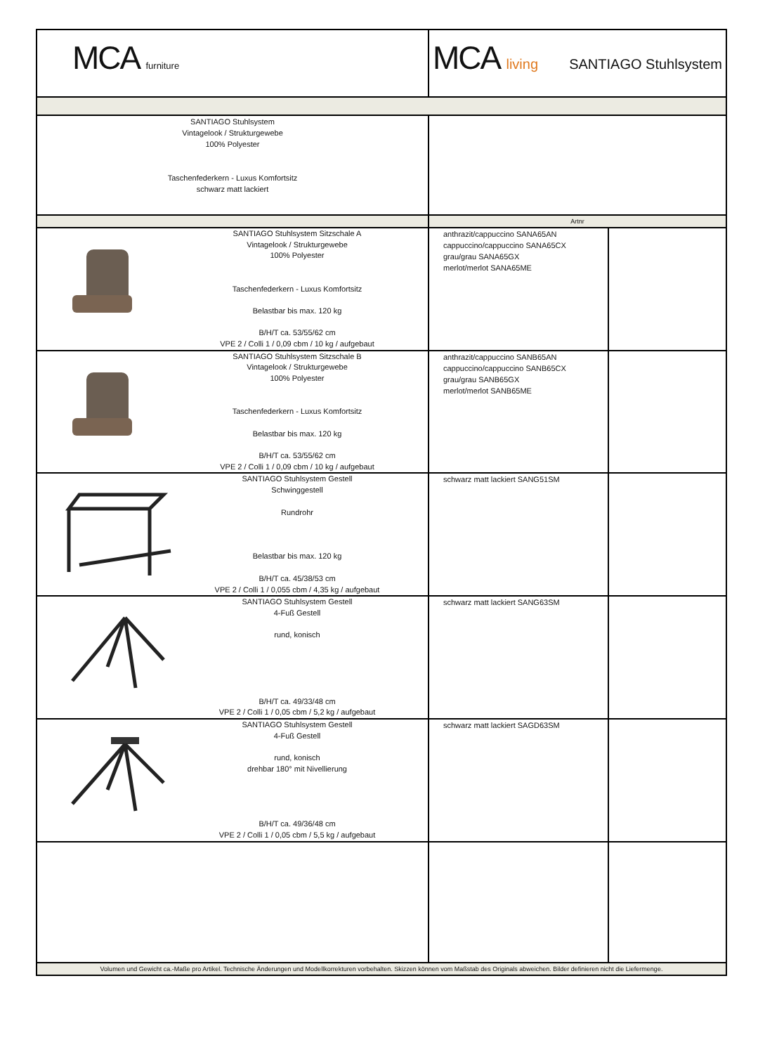| MCA furniture | MCA living SANTIAGO Stuhlsystem | |
| SANTIAGO Stuhlsystem Vintagelook / Strukturgewebe 100% Polyester Taschenfederkern - Luxus Komfortsitz schwarz matt lackiert | | |
| | Artnr | |
| SANTIAGO Stuhlsystem Sitzschale A Vintagelook / Strukturgewebe 100% Polyester Taschenfederkern - Luxus Komfortsitz Belastbar bis max. 120 kg B/H/T ca. 53/55/62 cm VPE 2 / Colli 1 / 0,09 cbm / 10 kg / aufgebaut | anthrazit/cappuccino SANA65AN cappuccino/cappuccino SANA65CX grau/grau SANA65GX merlot/merlot SANA65ME | |
| SANTIAGO Stuhlsystem Sitzschale B Vintagelook / Strukturgewebe 100% Polyester Taschenfederkern - Luxus Komfortsitz Belastbar bis max. 120 kg B/H/T ca. 53/55/62 cm VPE 2 / Colli 1 / 0,09 cbm / 10 kg / aufgebaut | anthrazit/cappuccino SANB65AN cappuccino/cappuccino SANB65CX grau/grau SANB65GX merlot/merlot SANB65ME | |
| SANTIAGO Stuhlsystem Gestell Schwinggestell Rundrohr Belastbar bis max. 120 kg B/H/T ca. 45/38/53 cm VPE 2 / Colli 1 / 0,055 cbm / 4,35 kg / aufgebaut | schwarz matt lackiert SANG51SM | |
| SANTIAGO Stuhlsystem Gestell 4-Fuß Gestell rund, konisch B/H/T ca. 49/33/48 cm VPE 2 / Colli 1 / 0,05 cbm / 5,2 kg / aufgebaut | schwarz matt lackiert SANG63SM | |
| SANTIAGO Stuhlsystem Gestell 4-Fuß Gestell rund, konisch drehbar 180° mit Nivellierung B/H/T ca. 49/36/48 cm VPE 2 / Colli 1 / 0,05 cbm / 5,5 kg / aufgebaut | schwarz matt lackiert SAGD63SM | |
| Volumen und Gewicht ca.-Maße pro Artikel. Technische Änderungen und Modellkorrekturen vorbehalten. Skizzen können vom Maßstab des Originals abweichen. Bilder definieren nicht die Liefermenge. | | |